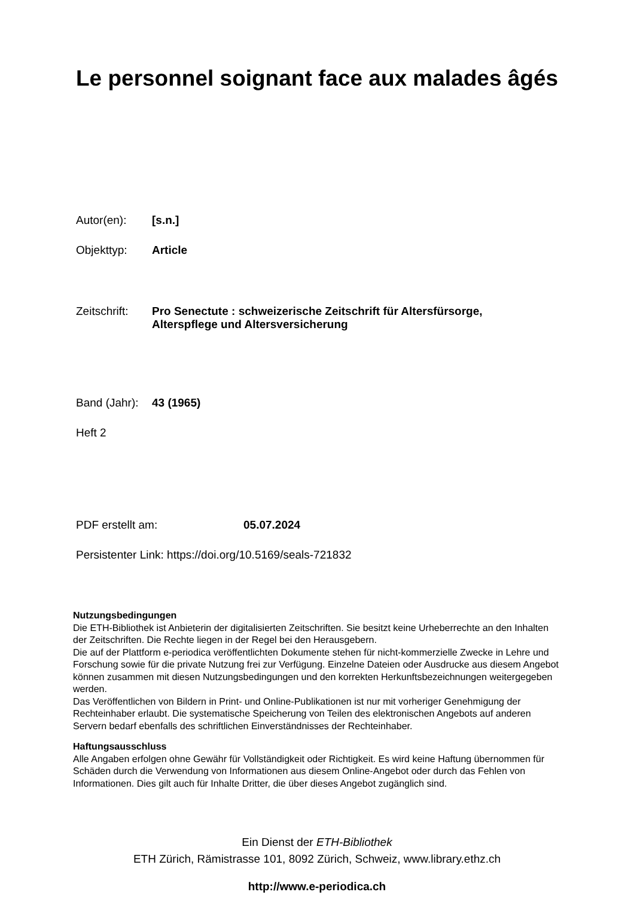Le personnel soignant face aux malades âgés
Autor(en): [s.n.]
Objekttyp: Article
Zeitschrift: Pro Senectute : schweizerische Zeitschrift für Altersfürsorge,
Alterspflege und Altersversicherung
Band (Jahr): 43 (1965)
Heft 2
PDF erstellt am: 05.07.2024
Persistenter Link: https://doi.org/10.5169/seals-721832
Nutzungsbedingungen
Die ETH-Bibliothek ist Anbieterin der digitalisierten Zeitschriften. Sie besitzt keine Urheberrechte an den Inhalten der Zeitschriften. Die Rechte liegen in der Regel bei den Herausgebern.
Die auf der Plattform e-periodica veröffentlichten Dokumente stehen für nicht-kommerzielle Zwecke in Lehre und Forschung sowie für die private Nutzung frei zur Verfügung. Einzelne Dateien oder Ausdrucke aus diesem Angebot können zusammen mit diesen Nutzungsbedingungen und den korrekten Herkunftsbezeichnungen weitergegeben werden.
Das Veröffentlichen von Bildern in Print- und Online-Publikationen ist nur mit vorheriger Genehmigung der Rechteinhaber erlaubt. Die systematische Speicherung von Teilen des elektronischen Angebots auf anderen Servern bedarf ebenfalls des schriftlichen Einverständnisses der Rechteinhaber.
Haftungsausschluss
Alle Angaben erfolgen ohne Gewähr für Vollständigkeit oder Richtigkeit. Es wird keine Haftung übernommen für Schäden durch die Verwendung von Informationen aus diesem Online-Angebot oder durch das Fehlen von Informationen. Dies gilt auch für Inhalte Dritter, die über dieses Angebot zugänglich sind.
Ein Dienst der ETH-Bibliothek
ETH Zürich, Rämistrasse 101, 8092 Zürich, Schweiz, www.library.ethz.ch
http://www.e-periodica.ch